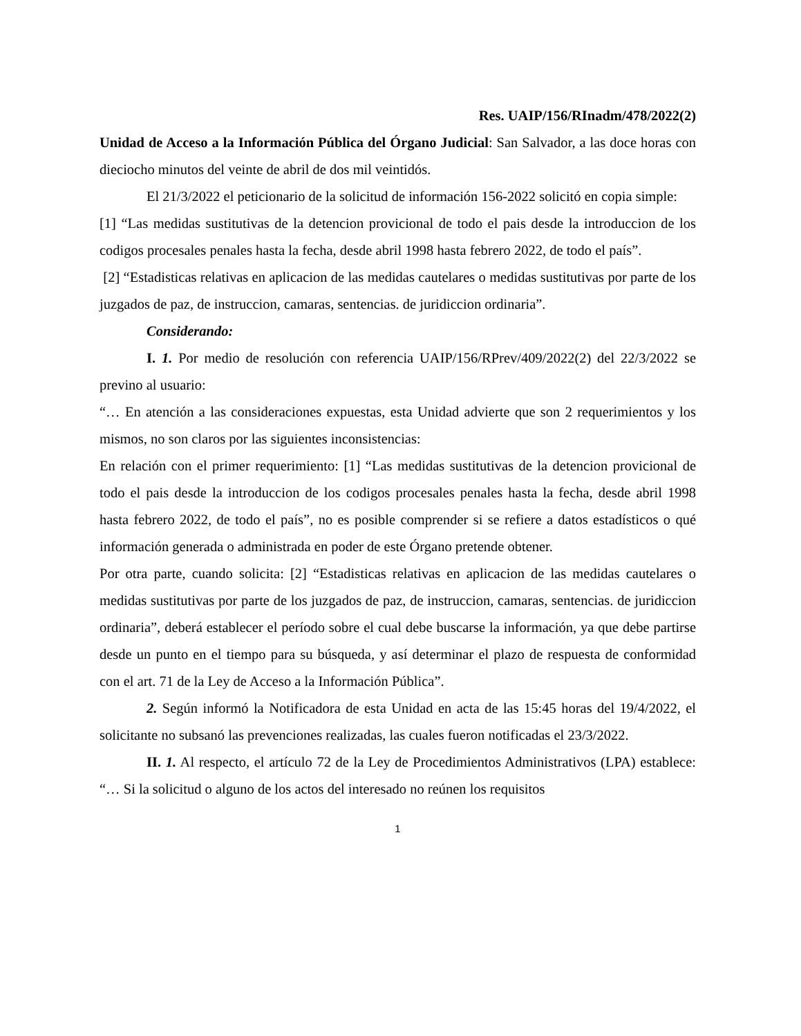Res. UAIP/156/RInadm/478/2022(2)
Unidad de Acceso a la Información Pública del Órgano Judicial: San Salvador, a las doce horas con dieciocho minutos del veinte de abril de dos mil veintidós.
El 21/3/2022 el peticionario de la solicitud de información 156-2022 solicitó en copia simple:
[1] “Las medidas sustitutivas de la detencion provicional de todo el pais desde la introduccion de los codigos procesales penales hasta la fecha, desde abril 1998 hasta febrero 2022, de todo el país”.
[2] “Estadisticas relativas en aplicacion de las medidas cautelares o medidas sustitutivas por parte de los juzgados de paz, de instruccion, camaras, sentencias. de juridiccion ordinaria”.
Considerando:
I. 1. Por medio de resolución con referencia UAIP/156/RPrev/409/2022(2) del 22/3/2022 se previno al usuario:
“… En atención a las consideraciones expuestas, esta Unidad advierte que son 2 requerimientos y los mismos, no son claros por las siguientes inconsistencias:
En relación con el primer requerimiento: [1] “Las medidas sustitutivas de la detencion provicional de todo el pais desde la introduccion de los codigos procesales penales hasta la fecha, desde abril 1998 hasta febrero 2022, de todo el país”, no es posible comprender si se refiere a datos estadísticos o qué información generada o administrada en poder de este Órgano pretende obtener.
Por otra parte, cuando solicita: [2] “Estadisticas relativas en aplicacion de las medidas cautelares o medidas sustitutivas por parte de los juzgados de paz, de instruccion, camaras, sentencias. de juridiccion ordinaria”, deberá establecer el período sobre el cual debe buscarse la información, ya que debe partirse desde un punto en el tiempo para su búsqueda, y así determinar el plazo de respuesta de conformidad con el art. 71 de la Ley de Acceso a la Información Pública”.
2. Según informó la Notificadora de esta Unidad en acta de las 15:45 horas del 19/4/2022, el solicitante no subsanó las prevenciones realizadas, las cuales fueron notificadas el 23/3/2022.
II. 1. Al respecto, el artículo 72 de la Ley de Procedimientos Administrativos (LPA) establece: “… Si la solicitud o alguno de los actos del interesado no reúnen los requisitos
1